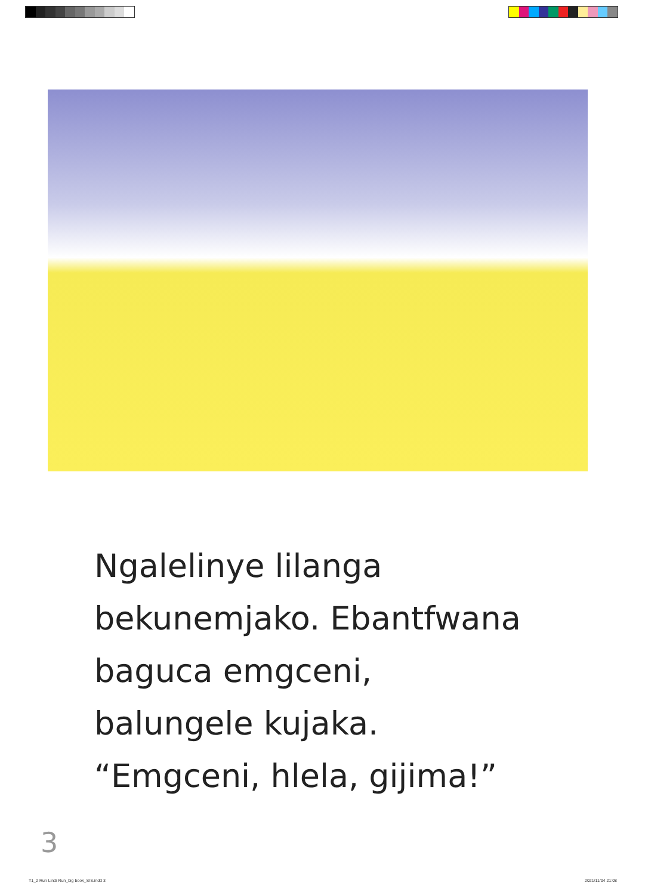Ngalelinye lilanga
bekunemjako. Ebantfwana
baguca emgceni,
balungele kujaka.
“Emgceni, hlela, gijima!”
3
T1_2 Run Lindi Run_big book_SIS.indd 3
2021/11/04 21:08